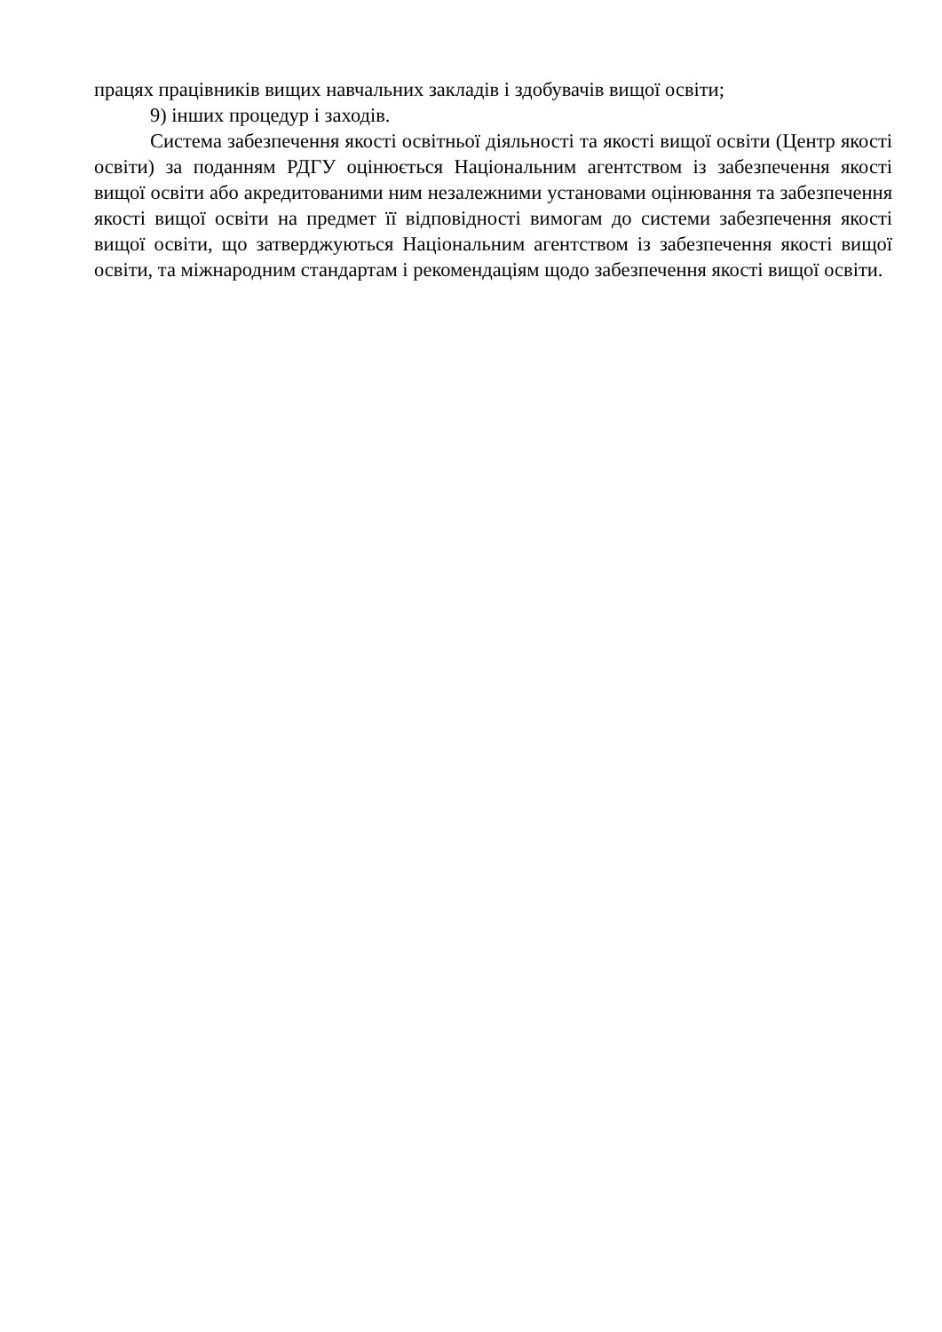працях працівників вищих навчальних закладів і здобувачів вищої освіти;
9) інших процедур і заходів.
Система забезпечення якості освітньої діяльності та якості вищої освіти (Центр якості освіти) за поданням РДГУ оцінюється Національним агентством із забезпечення якості вищої освіти або акредитованими ним незалежними установами оцінювання та забезпечення якості вищої освіти на предмет її відповідності вимогам до системи забезпечення якості вищої освіти, що затверджуються Національним агентством із забезпечення якості вищої освіти, та міжнародним стандартам і рекомендаціям щодо забезпечення якості вищої освіти.